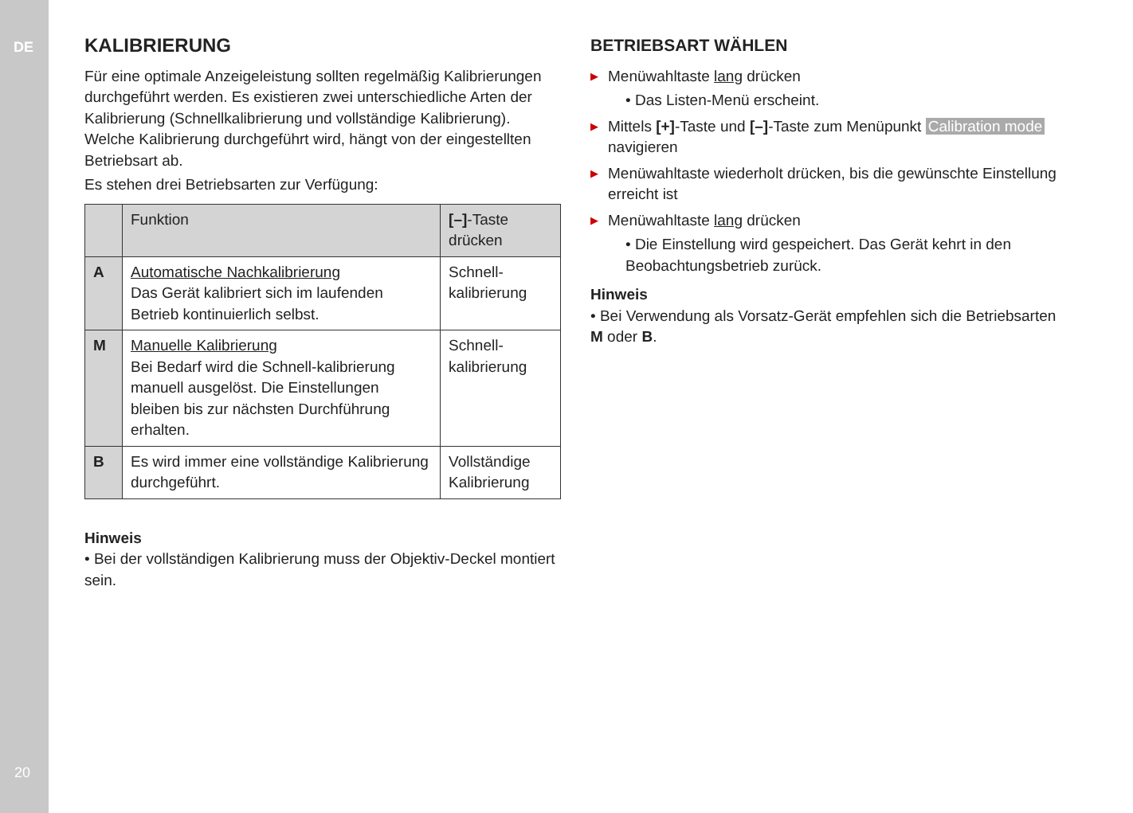DE
20
KALIBRIERUNG
Für eine optimale Anzeigeleistung sollten regelmäßig Kalibrierungen durchgeführt werden. Es existieren zwei unterschiedliche Arten der Kalibrierung (Schnellkalibrierung und vollständige Kalibrierung). Welche Kalibrierung durchgeführt wird, hängt von der eingestellten Betriebsart ab.
Es stehen drei Betriebsarten zur Verfügung:
| | Funktion | [–] -Taste drücken |
| --- | --- | --- |
| A | Automatische Nachkalibrierung Das Gerät kalibriert sich im laufenden Betrieb kontinuierlich selbst. | Schnell- kalibrierung |
| M | Manuelle Kalibrierung Bei Bedarf wird die Schnell-kalibrierung manuell ausgelöst. Die Einstellungen bleiben bis zur nächsten Durchführung erhalten. | Schnell- kalibrierung |
| B | Es wird immer eine vollständige Kalibrierung durchgeführt. | Vollständige Kalibrierung |
Hinweis
• Bei der vollständigen Kalibrierung muss der Objektiv-Deckel montiert sein.
BETRIEBSART WÄHLEN
▶ Menüwahltaste lang drücken
• Das Listen-Menü erscheint.
▶ Mittels [+]-Taste und [–]-Taste zum Menüpunkt Calibration mode navigieren
▶ Menüwahltaste wiederholt drücken, bis die gewünschte Einstellung erreicht ist
▶ Menüwahltaste lang drücken
• Die Einstellung wird gespeichert. Das Gerät kehrt in den Beobachtungsbetrieb zurück.
Hinweis
• Bei Verwendung als Vorsatz-Gerät empfehlen sich die Betriebsarten M oder B.